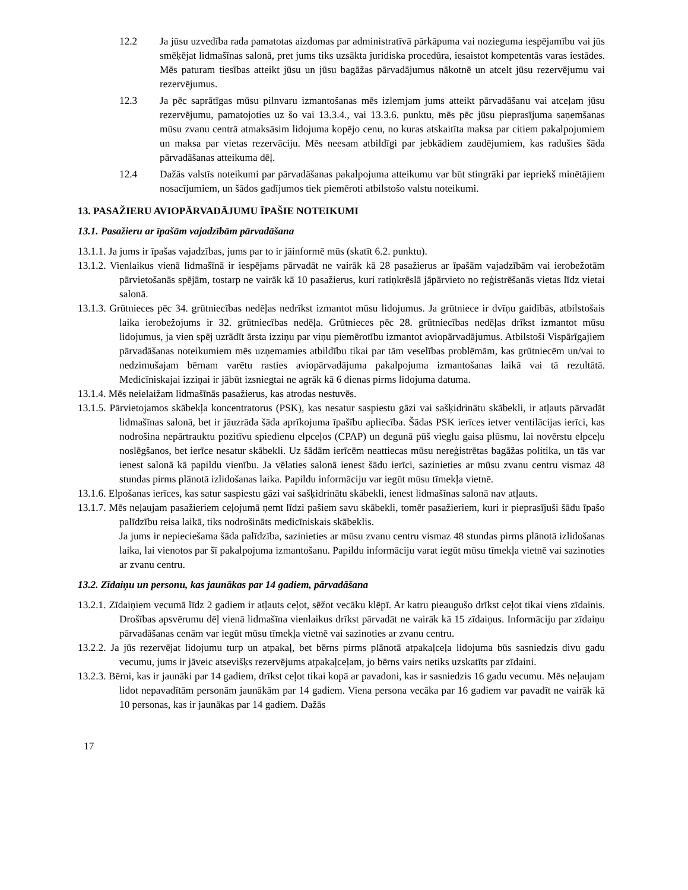12.2 Ja jūsu uzvedība rada pamatotas aizdomas par administratīvā pārkāpuma vai nozieguma iespējamību vai jūs smēķējat lidmašīnas salonā, pret jums tiks uzsākta juridiska procedūra, iesaistot kompetentās varas iestādes. Mēs paturam tiesības atteikt jūsu un jūsu bagāžas pārvadājumus nākotnē un atcelt jūsu rezervējumu vai rezervējumus.
12.3 Ja pēc saprātīgas mūsu pilnvaru izmantošanas mēs izlemjam jums atteikt pārvadāšanu vai atceļam jūsu rezervējumu, pamatojoties uz šo vai 13.3.4., vai 13.3.6. punktu, mēs pēc jūsu pieprasījuma saņemšanas mūsu zvanu centrā atmaksāsim lidojuma kopējo cenu, no kuras atskaitīta maksa par citiem pakalpojumiem un maksa par vietas rezervāciju. Mēs neesam atbildīgi par jebkādiem zaudējumiem, kas radušies šāda pārvadāšanas atteikuma dēļ.
12.4 Dažās valstīs noteikumi par pārvadāšanas pakalpojuma atteikumu var būt stingrāki par iepriekš minētājiem nosacījumiem, un šādos gadījumos tiek piemēroti atbilstošo valstu noteikumi.
13. PASAŽIERU AVIOPĀRVADĀJUMU ĪPAŠIE NOTEIKUMI
13.1. Pasažieru ar īpašām vajadzībām pārvadāšana
13.1.1. Ja jums ir īpašas vajadzības, jums par to ir jāinformē mūs (skatīt 6.2. punktu).
13.1.2. Vienlaikus vienā lidmašīnā ir iespējams pārvadāt ne vairāk kā 28 pasažierus ar īpašām vajadzībām vai ierobežotām pārvietošanās spējām, tostarp ne vairāk kā 10 pasažierus, kuri ratiņkrēslā jāpārvieto no reģistrēšanās vietas līdz vietai salonā.
13.1.3. Grūtnieces pēc 34. grūtniecības nedēļas nedrīkst izmantot mūsu lidojumus. Ja grūtniece ir dvīņu gaidībās, atbilstošais laika ierobežojums ir 32. grūtniecības nedēļa. Grūtnieces pēc 28. grūtniecības nedēļas drīkst izmantot mūsu lidojumus, ja vien spēj uzrādīt ārsta izziņu par viņu piemērotību izmantot aviopārvadājumus. Atbilstoši Vispārīgajiem pārvadāšanas noteikumiem mēs uzņemamies atbildību tikai par tām veselības problēmām, kas grūtniecēm un/vai to nedzimušajam bērnam varētu rasties aviopārvadājuma pakalpojuma izmantošanas laikā vai tā rezultātā. Medicīniskajai izziņai ir jābūt izsniegtai ne agrāk kā 6 dienas pirms lidojuma datuma.
13.1.4. Mēs neielaižam lidmašīnās pasažierus, kas atrodas nestuvēs.
13.1.5. Pārvietojamos skābekļa koncentratorus (PSK), kas nesatur saspiestu gāzi vai sašķidrinātu skābekli, ir atļauts pārvadāt lidmašīnas salonā, bet ir jāuzrāda šāda aprīkojuma īpašību apliecība. Šādas PSK ierīces ietver ventilācijas ierīci, kas nodrošina nepārtrauktu pozitīvu spiedienu elpceļos (CPAP) un degunā pūš vieglu gaisa plūsmu, lai novērstu elpceļu noslēgšanos, bet ierīce nesatur skābekli. Uz šādām ierīcēm neattiecas mūsu nereģistrētas bagāžas politika, un tās var ienest salonā kā papildu vienību. Ja vēlaties salonā ienest šādu ierīci, sazinieties ar mūsu zvanu centru vismaz 48 stundas pirms plānotā izlidošanas laika. Papildu informāciju var iegūt mūsu tīmekļa vietnē.
13.1.6. Elpošanas ierīces, kas satur saspiestu gāzi vai sašķidrinātu skābekli, ienest lidmašīnas salonā nav atļauts.
13.1.7. Mēs neļaujam pasažieriem ceļojumā ņemt līdzi pašiem savu skābekli, tomēr pasažieriem, kuri ir pieprasījuši šādu īpašo palīdzību reisa laikā, tiks nodrošināts medicīniskais skābeklis.
Ja jums ir nepieciešama šāda palīdzība, sazinieties ar mūsu zvanu centru vismaz 48 stundas pirms plānotā izlidošanas laika, lai vienotos par šī pakalpojuma izmantošanu. Papildu informāciju varat iegūt mūsu tīmekļa vietnē vai sazinoties ar zvanu centru.
13.2. Zīdaiņu un personu, kas jaunākas par 14 gadiem, pārvadāšana
13.2.1. Zīdaiņiem vecumā līdz 2 gadiem ir atļauts ceļot, sēžot vecāku klēpī. Ar katru pieaugušo drīkst ceļot tikai viens zīdainis. Drošības apsvērumu dēļ vienā lidmašīna vienlaikus drīkst pārvadāt ne vairāk kā 15 zīdaiņus. Informāciju par zīdaiņu pārvadāšanas cenām var iegūt mūsu tīmekļa vietnē vai sazinoties ar zvanu centru.
13.2.2. Ja jūs rezervējat lidojumu turp un atpakaļ, bet bērns pirms plānotā atpakaļceļa lidojuma būs sasniedzis divu gadu vecumu, jums ir jāveic atsevišķs rezervējums atpakaļceļam, jo bērns vairs netiks uzskatīts par zīdaini.
13.2.3. Bērni, kas ir jaunāki par 14 gadiem, drīkst ceļot tikai kopā ar pavadoni, kas ir sasniedzis 16 gadu vecumu. Mēs neļaujam lidot nepavadītām personām jaunākām par 14 gadiem. Viena persona vecāka par 16 gadiem var pavadīt ne vairāk kā 10 personas, kas ir jaunākas par 14 gadiem. Dažās
17